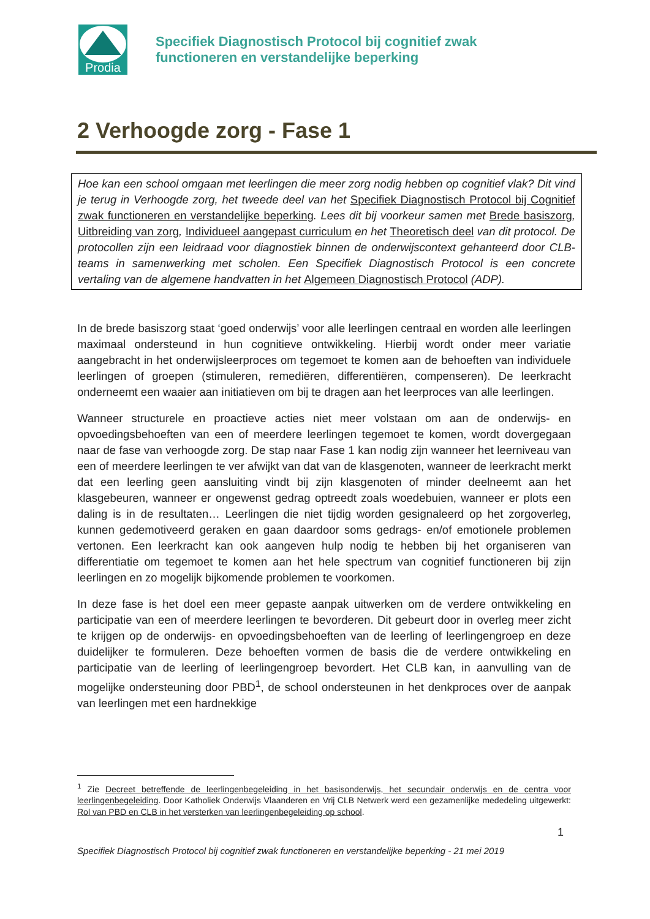Prodia
Specifiek Diagnostisch Protocol bij cognitief zwak
functioneren en verstandelijke beperking
2 Verhoogde zorg - Fase 1
Hoe kan een school omgaan met leerlingen die meer zorg nodig hebben op cognitief vlak? Dit vind je terug in Verhoogde zorg, het tweede deel van het Specifiek Diagnostisch Protocol bij Cognitief zwak functioneren en verstandelijke beperking. Lees dit bij voorkeur samen met Brede basiszorg, Uitbreiding van zorg, Individueel aangepast curriculum en het Theoretisch deel van dit protocol. De protocollen zijn een leidraad voor diagnostiek binnen de onderwijscontext gehanteerd door CLB-teams in samenwerking met scholen. Een Specifiek Diagnostisch Protocol is een concrete vertaling van de algemene handvatten in het Algemeen Diagnostisch Protocol (ADP).
In de brede basiszorg staat ‘goed onderwijs’ voor alle leerlingen centraal en worden alle leerlingen maximaal ondersteund in hun cognitieve ontwikkeling. Hierbij wordt onder meer variatie aangebracht in het onderwijsleerproces om tegemoet te komen aan de behoeften van individuele leerlingen of groepen (stimuleren, remediëren, differentiëren, compenseren). De leerkracht onderneemt een waaier aan initiatieven om bij te dragen aan het leerproces van alle leerlingen.
Wanneer structurele en proactieve acties niet meer volstaan om aan de onderwijs- en opvoedingsbehoeften van een of meerdere leerlingen tegemoet te komen, wordt dovergegaan naar de fase van verhoogde zorg. De stap naar Fase 1 kan nodig zijn wanneer het leerniveau van een of meerdere leerlingen te ver afwijkt van dat van de klasgenoten, wanneer de leerkracht merkt dat een leerling geen aansluiting vindt bij zijn klasgenoten of minder deelneemt aan het klasgebeuren, wanneer er ongewenst gedrag optreedt zoals woedebuien, wanneer er plots een daling is in de resultaten… Leerlingen die niet tijdig worden gesignaleerd op het zorgoverleg, kunnen gedemotiveerd geraken en gaan daardoor soms gedrags- en/of emotionele problemen vertonen. Een leerkracht kan ook aangeven hulp nodig te hebben bij het organiseren van differentiatie om tegemoet te komen aan het hele spectrum van cognitief functioneren bij zijn leerlingen en zo mogelijk bijkomende problemen te voorkomen.
In deze fase is het doel een meer gepaste aanpak uitwerken om de verdere ontwikkeling en participatie van een of meerdere leerlingen te bevorderen. Dit gebeurt door in overleg meer zicht te krijgen op de onderwijs- en opvoedingsbehoeften van de leerling of leerlingengroep en deze duidelijker te formuleren. Deze behoeften vormen de basis die de verdere ontwikkeling en participatie van de leerling of leerlingengroep bevordert. Het CLB kan, in aanvulling van de mogelijke ondersteuning door PBD<sup>1</sup>, de school ondersteunen in het denkproces over de aanpak van leerlingen met een hardnekkige
<sup>1</sup> Zie Decreet betreffende de leerlingenbegeleiding in het basisonderwijs, het secundair onderwijs en de centra voor leerlingenbegeleiding. Door Katholiek Onderwijs Vlaanderen en Vrij CLB Netwerk werd een gezamenlijke mededeling uitgewerkt: Rol van PBD en CLB in het versterken van leerlingenbegeleiding op school.
1
Specifiek Diagnostisch Protocol bij cognitief zwak functioneren en verstandelijke beperking - 21 mei 2019